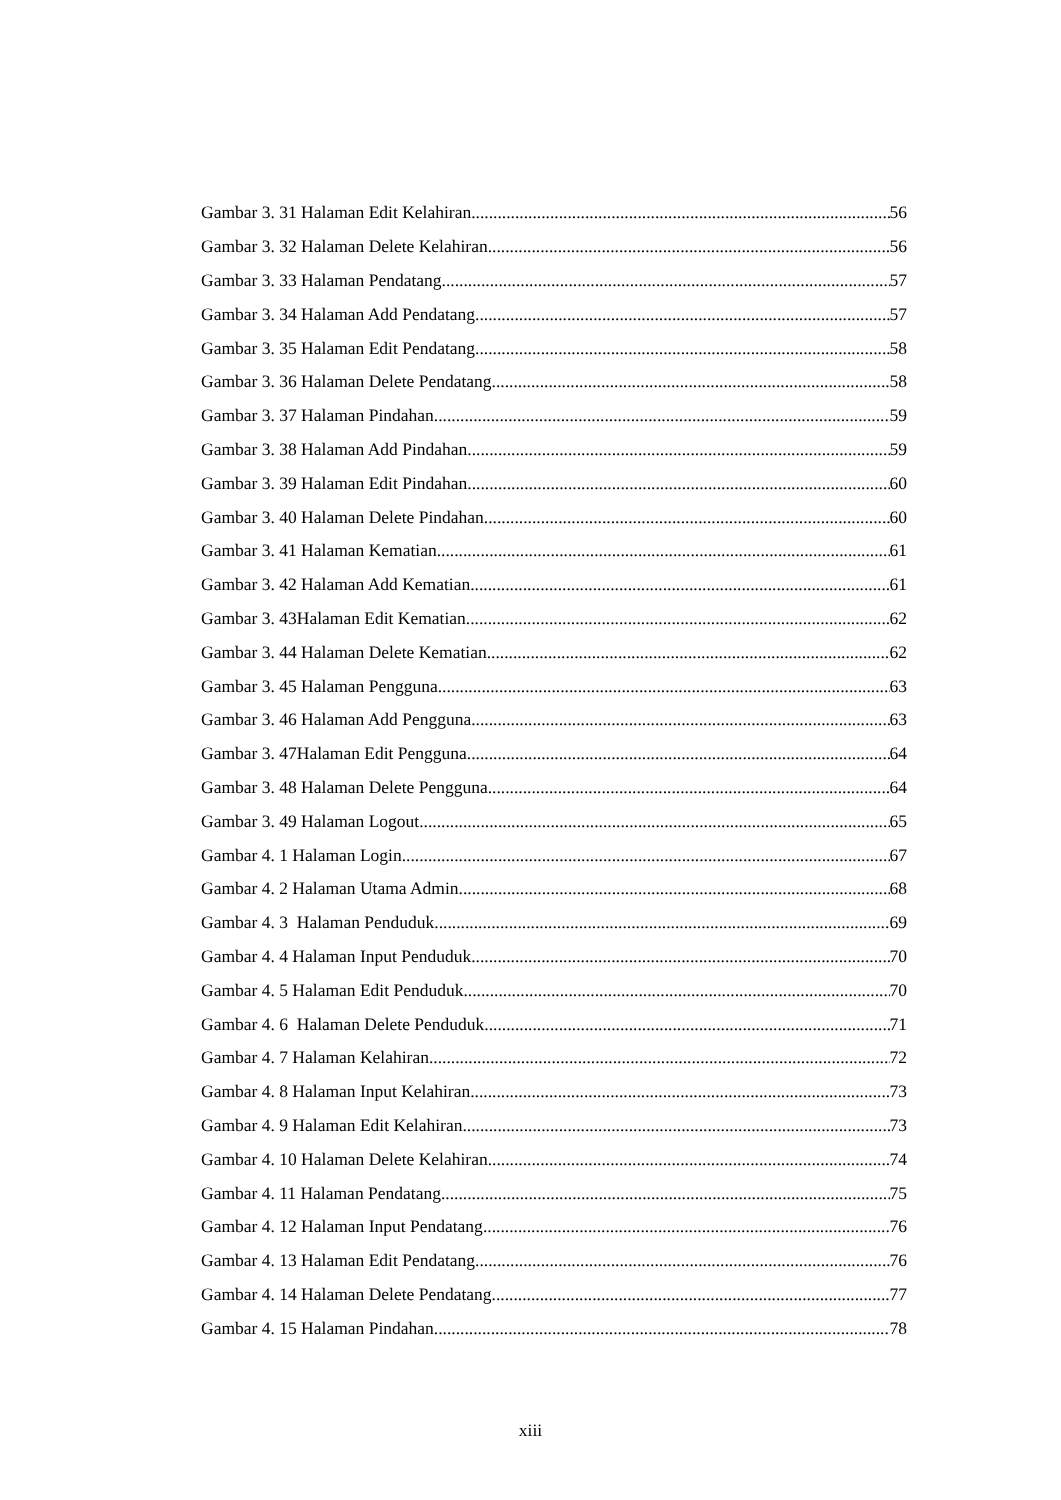Gambar 3. 31 Halaman Edit Kelahiran 56
Gambar 3. 32 Halaman Delete Kelahiran 56
Gambar 3. 33 Halaman Pendatang 57
Gambar 3. 34 Halaman Add Pendatang 57
Gambar 3. 35 Halaman Edit Pendatang 58
Gambar 3. 36 Halaman Delete Pendatang 58
Gambar 3. 37 Halaman Pindahan 59
Gambar 3. 38 Halaman Add Pindahan 59
Gambar 3. 39 Halaman Edit Pindahan 60
Gambar 3. 40 Halaman Delete Pindahan 60
Gambar 3. 41 Halaman Kematian 61
Gambar 3. 42 Halaman Add Kematian 61
Gambar 3. 43Halaman Edit Kematian 62
Gambar 3. 44 Halaman Delete Kematian 62
Gambar 3. 45 Halaman Pengguna 63
Gambar 3. 46 Halaman Add Pengguna 63
Gambar 3. 47Halaman Edit Pengguna 64
Gambar 3. 48 Halaman Delete Pengguna 64
Gambar 3. 49 Halaman Logout 65
Gambar 4. 1 Halaman Login 67
Gambar 4. 2 Halaman Utama Admin 68
Gambar 4. 3 Halaman Penduduk 69
Gambar 4. 4 Halaman Input Penduduk 70
Gambar 4. 5 Halaman Edit Penduduk 70
Gambar 4. 6 Halaman Delete Penduduk 71
Gambar 4. 7 Halaman Kelahiran 72
Gambar 4. 8 Halaman Input Kelahiran 73
Gambar 4. 9 Halaman Edit Kelahiran 73
Gambar 4. 10 Halaman Delete Kelahiran 74
Gambar 4. 11 Halaman Pendatang 75
Gambar 4. 12 Halaman Input Pendatang 76
Gambar 4. 13 Halaman Edit Pendatang 76
Gambar 4. 14 Halaman Delete Pendatang 77
Gambar 4. 15 Halaman Pindahan 78
xiii